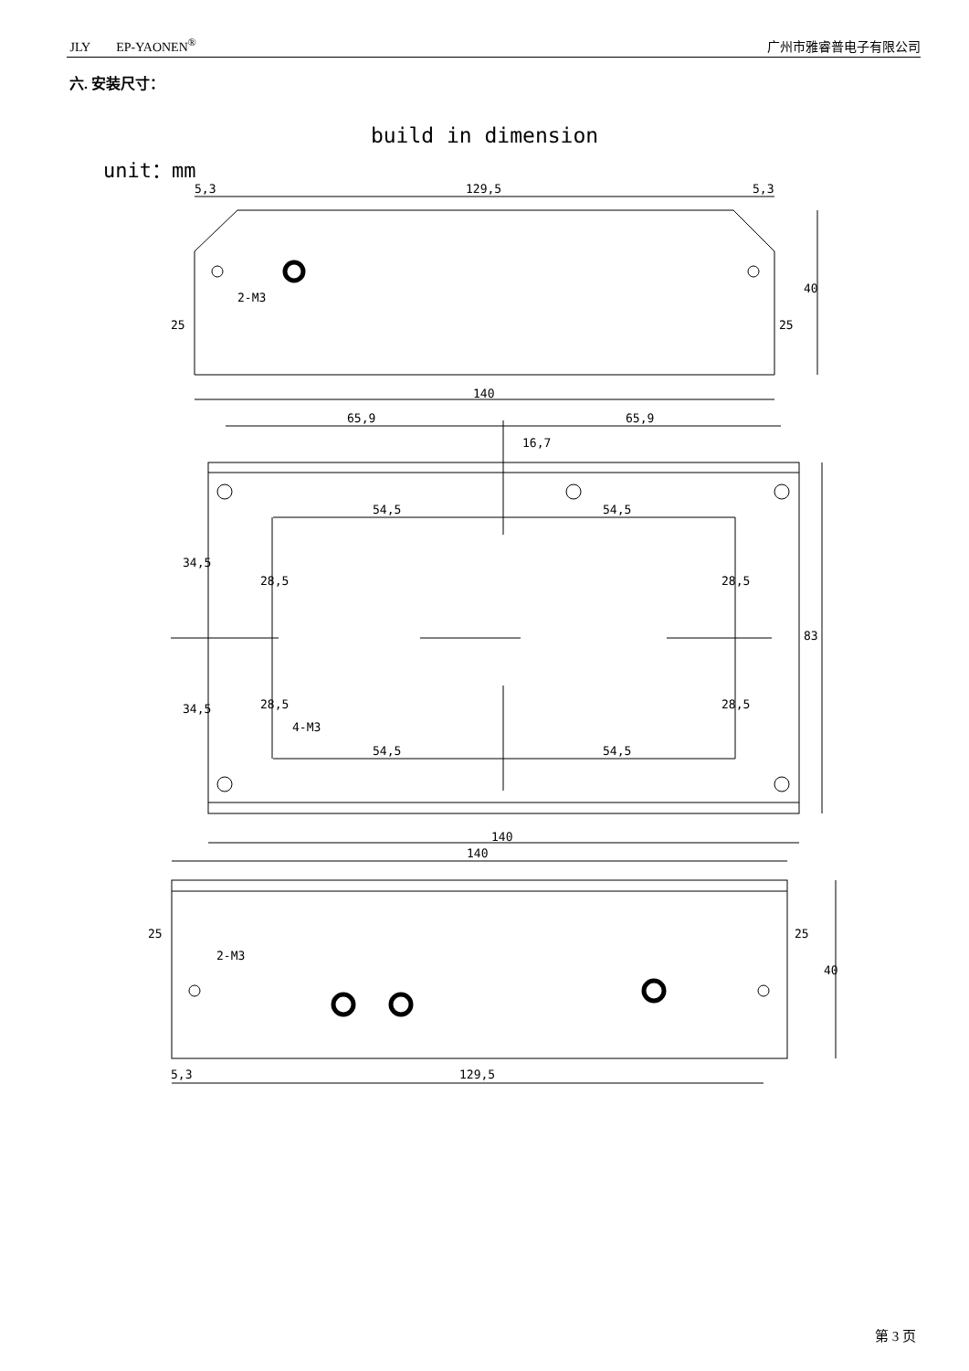JLY EP-YAONEN<sup>®</sup> 广州市雅睿普电子有限公司
六. 安装尺寸：
build in dimension
unit：mm
5,3
129,5
5,3
140
65,9
65,9
16,7
54,5
54,5
54,5
54,5
140
140
129,5
5,3
34,5
34,5
28,5
28,5
28,5
28,5
83
40
25
25
25
25
40
2-M3
4-M3
2-M3
第 3 页